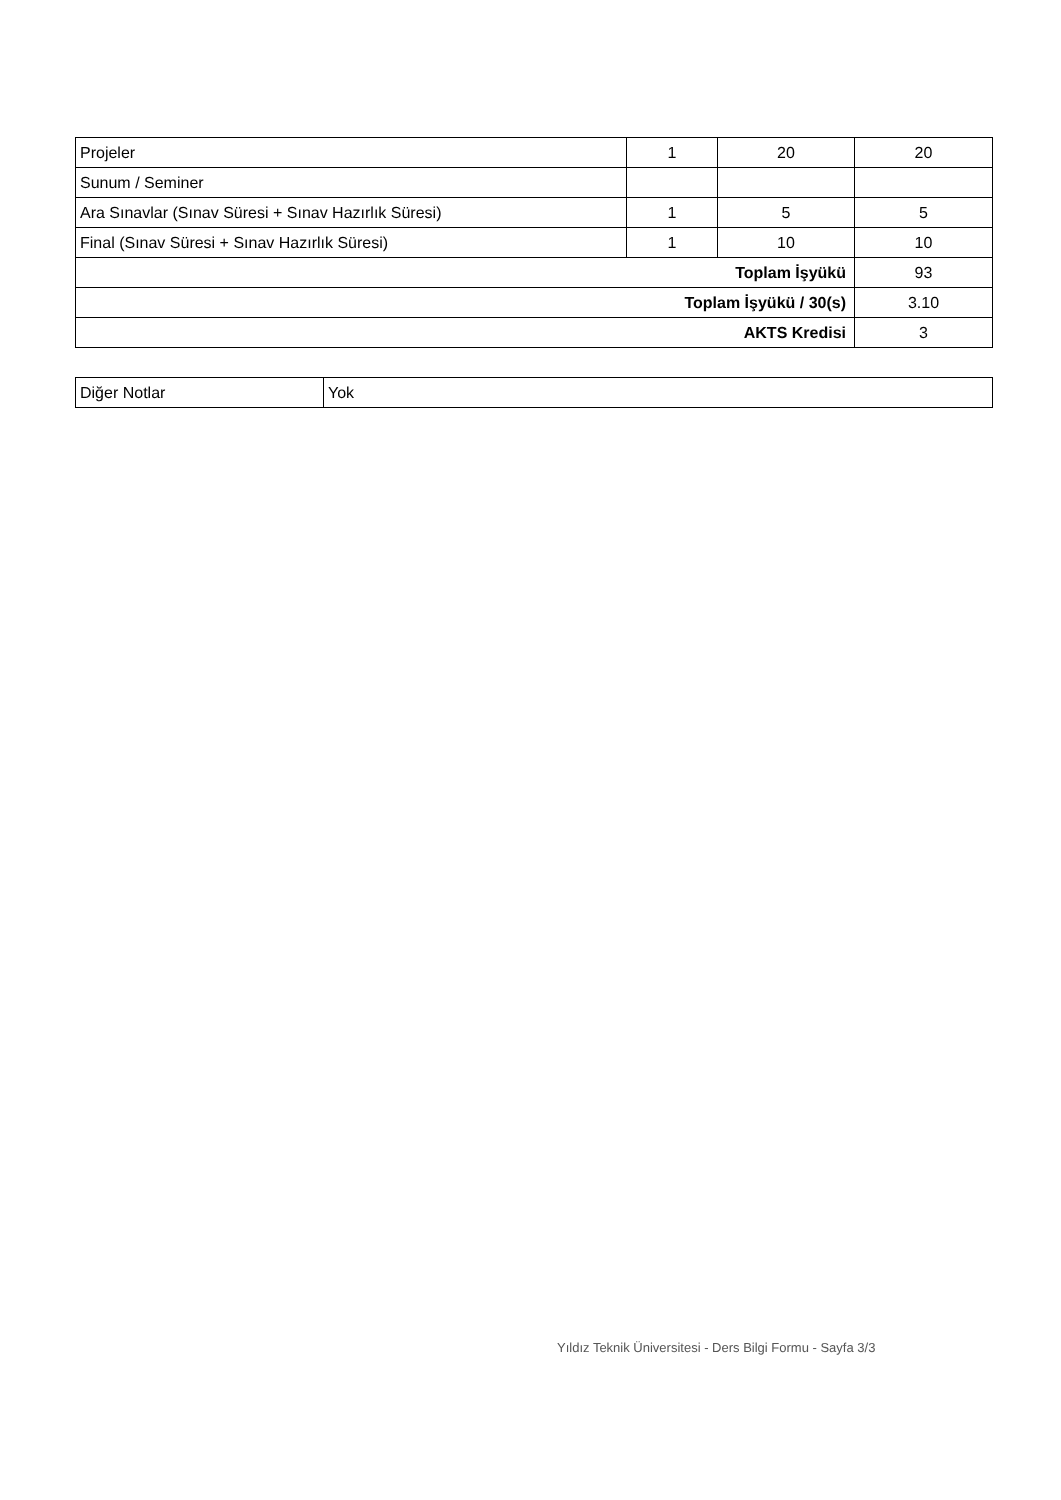| Projeler | 1 | 20 | 20 |
| Sunum / Seminer | | | |
| Ara Sınavlar (Sınav Süresi + Sınav Hazırlık Süresi) | 1 | 5 | 5 |
| Final (Sınav Süresi + Sınav Hazırlık Süresi) | 1 | 10 | 10 |
| Toplam İşyükü | | | 93 |
| Toplam İşyükü / 30(s) | | | 3.10 |
| AKTS Kredisi | | | 3 |
| Diğer Notlar | Yok |
Yıldız Teknik Üniversitesi - Ders Bilgi Formu - Sayfa 3/3